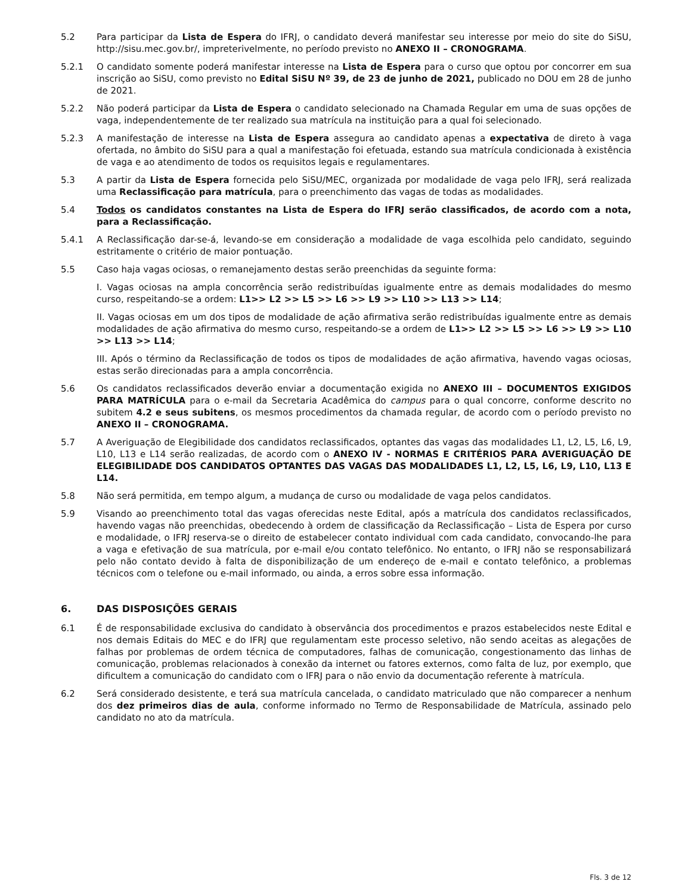5.2 Para participar da Lista de Espera do IFRJ, o candidato deverá manifestar seu interesse por meio do site do SiSU, http://sisu.mec.gov.br/, impreterivelmente, no período previsto no ANEXO II – CRONOGRAMA.
5.2.1 O candidato somente poderá manifestar interesse na Lista de Espera para o curso que optou por concorrer em sua inscrição ao SiSU, como previsto no Edital SiSU Nº 39, de 23 de junho de 2021, publicado no DOU em 28 de junho de 2021.
5.2.2 Não poderá participar da Lista de Espera o candidato selecionado na Chamada Regular em uma de suas opções de vaga, independentemente de ter realizado sua matrícula na instituição para a qual foi selecionado.
5.2.3 A manifestação de interesse na Lista de Espera assegura ao candidato apenas a expectativa de direto à vaga ofertada, no âmbito do SiSU para a qual a manifestação foi efetuada, estando sua matrícula condicionada à existência de vaga e ao atendimento de todos os requisitos legais e regulamentares.
5.3 A partir da Lista de Espera fornecida pelo SiSU/MEC, organizada por modalidade de vaga pelo IFRJ, será realizada uma Reclassificação para matrícula, para o preenchimento das vagas de todas as modalidades.
5.4 Todos os candidatos constantes na Lista de Espera do IFRJ serão classificados, de acordo com a nota, para a Reclassificação.
5.4.1 A Reclassificação dar-se-á, levando-se em consideração a modalidade de vaga escolhida pelo candidato, seguindo estritamente o critério de maior pontuação.
5.5 Caso haja vagas ociosas, o remanejamento destas serão preenchidas da seguinte forma:
I. Vagas ociosas na ampla concorrência serão redistribuídas igualmente entre as demais modalidades do mesmo curso, respeitando-se a ordem: L1>> L2 >> L5 >> L6 >> L9 >> L10 >> L13 >> L14;
II. Vagas ociosas em um dos tipos de modalidade de ação afirmativa serão redistribuídas igualmente entre as demais modalidades de ação afirmativa do mesmo curso, respeitando-se a ordem de L1>> L2 >> L5 >> L6 >> L9 >> L10 >> L13 >> L14;
III. Após o término da Reclassificação de todos os tipos de modalidades de ação afirmativa, havendo vagas ociosas, estas serão direcionadas para a ampla concorrência.
5.6 Os candidatos reclassificados deverão enviar a documentação exigida no ANEXO III – DOCUMENTOS EXIGIDOS PARA MATRÍCULA para o e-mail da Secretaria Acadêmica do campus para o qual concorre, conforme descrito no subitem 4.2 e seus subitens, os mesmos procedimentos da chamada regular, de acordo com o período previsto no ANEXO II – CRONOGRAMA.
5.7 A Averiguação de Elegibilidade dos candidatos reclassificados, optantes das vagas das modalidades L1, L2, L5, L6, L9, L10, L13 e L14 serão realizadas, de acordo com o ANEXO IV - NORMAS E CRITÉRIOS PARA AVERIGUAÇÃO DE ELEGIBILIDADE DOS CANDIDATOS OPTANTES DAS VAGAS DAS MODALIDADES L1, L2, L5, L6, L9, L10, L13 E L14.
5.8 Não será permitida, em tempo algum, a mudança de curso ou modalidade de vaga pelos candidatos.
5.9 Visando ao preenchimento total das vagas oferecidas neste Edital, após a matrícula dos candidatos reclassificados, havendo vagas não preenchidas, obedecendo à ordem de classificação da Reclassificação – Lista de Espera por curso e modalidade, o IFRJ reserva-se o direito de estabelecer contato individual com cada candidato, convocando-lhe para a vaga e efetivação de sua matrícula, por e-mail e/ou contato telefônico. No entanto, o IFRJ não se responsabilizará pelo não contato devido à falta de disponibilização de um endereço de e-mail e contato telefônico, a problemas técnicos com o telefone ou e-mail informado, ou ainda, a erros sobre essa informação.
6. DAS DISPOSIÇÕES GERAIS
6.1 É de responsabilidade exclusiva do candidato à observância dos procedimentos e prazos estabelecidos neste Edital e nos demais Editais do MEC e do IFRJ que regulamentam este processo seletivo, não sendo aceitas as alegações de falhas por problemas de ordem técnica de computadores, falhas de comunicação, congestionamento das linhas de comunicação, problemas relacionados à conexão da internet ou fatores externos, como falta de luz, por exemplo, que dificultem a comunicação do candidato com o IFRJ para o não envio da documentação referente à matrícula.
6.2 Será considerado desistente, e terá sua matrícula cancelada, o candidato matriculado que não comparecer a nenhum dos dez primeiros dias de aula, conforme informado no Termo de Responsabilidade de Matrícula, assinado pelo candidato no ato da matrícula.
Fls. 3 de 12